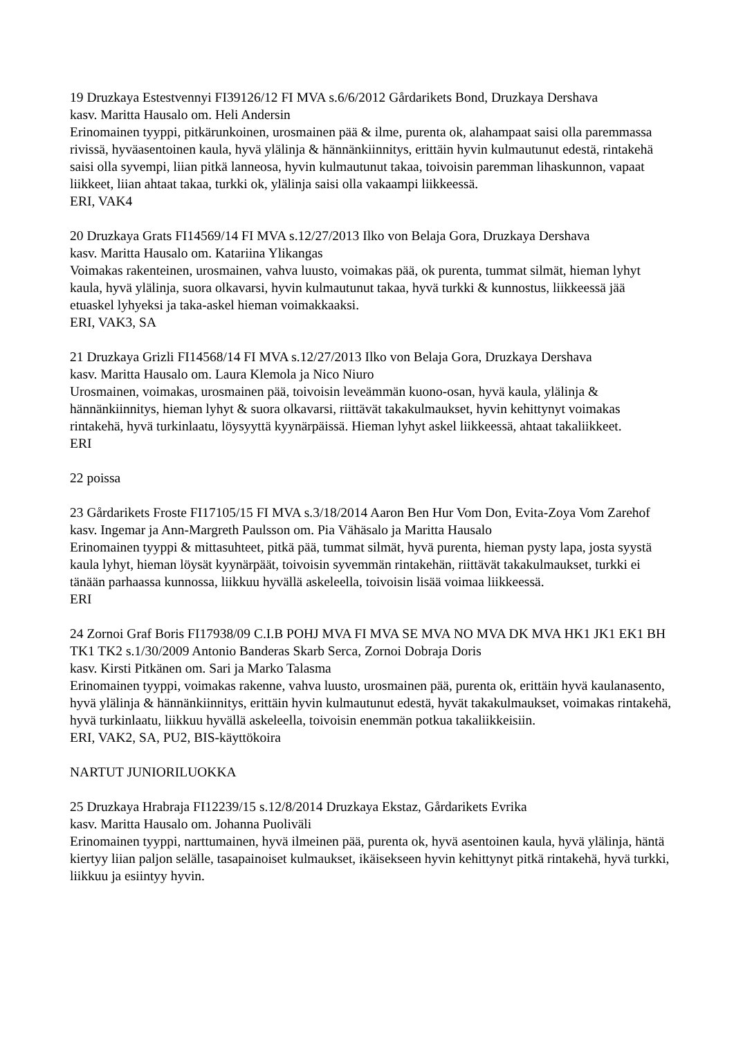19 Druzkaya Estestvennyi FI39126/12 FI MVA s.6/6/2012 Gårdarikets Bond, Druzkaya Dershava
kasv. Maritta Hausalo om. Heli Andersin
Erinomainen tyyppi, pitkärunkoinen, urosmainen pää & ilme, purenta ok, alahampaat saisi olla paremmassa rivissä, hyväasentoinen kaula, hyvä ylälinja & hännänkiinnitys, erittäin hyvin kulmautunut edestä, rintakehä saisi olla syvempi, liian pitkä lanneosa, hyvin kulmautunut takaa, toivoisin paremman lihaskunnon, vapaat liikkeet, liian ahtaat takaa, turkki ok, ylälinja saisi olla vakaampi liikkeessä.
ERI, VAK4
20 Druzkaya Grats FI14569/14 FI MVA s.12/27/2013 Ilko von Belaja Gora, Druzkaya Dershava
kasv. Maritta Hausalo om. Katariina Ylikangas
Voimakas rakenteinen, urosmainen, vahva luusto, voimakas pää, ok purenta, tummat silmät, hieman lyhyt kaula, hyvä ylälinja, suora olkavarsi, hyvin kulmautunut takaa, hyvä turkki & kunnostus, liikkeessä jää etuaskel lyhyeksi ja taka-askel hieman voimakkaaksi.
ERI, VAK3, SA
21 Druzkaya Grizli FI14568/14 FI MVA s.12/27/2013 Ilko von Belaja Gora, Druzkaya Dershava
kasv. Maritta Hausalo om. Laura Klemola ja Nico Niuro
Urosmainen, voimakas, urosmainen pää, toivoisin leveämmän kuono-osan, hyvä kaula, ylälinja & hännänkiinnitys, hieman lyhyt & suora olkavarsi, riittävät takakulmaukset, hyvin kehittynyt voimakas rintakehä, hyvä turkinlaatu, löysyyttä kyynärpäissä. Hieman lyhyt askel liikkeessä, ahtaat takaliikkeet.
ERI
22 poissa
23 Gårdarikets Froste FI17105/15 FI MVA s.3/18/2014 Aaron Ben Hur Vom Don, Evita-Zoya Vom Zarehof
kasv. Ingemar ja Ann-Margreth Paulsson om. Pia Vähäsalo ja Maritta Hausalo
Erinomainen tyyppi & mittasuhteet, pitkä pää, tummat silmät, hyvä purenta, hieman pysty lapa, josta syystä kaula lyhyt, hieman löysät kyynärpäät, toivoisin syvemmän rintakehän, riittävät takakulmaukset, turkki ei tänään parhaassa kunnossa, liikkuu hyvällä askeleella, toivoisin lisää voimaa liikkeessä.
ERI
24 Zornoi Graf Boris FI17938/09 C.I.B POHJ MVA FI MVA SE MVA NO MVA DK MVA HK1 JK1 EK1 BH TK1 TK2 s.1/30/2009 Antonio Banderas Skarb Serca, Zornoi Dobraja Doris
kasv. Kirsti Pitkänen om. Sari ja Marko Talasma
Erinomainen tyyppi, voimakas rakenne, vahva luusto, urosmainen pää, purenta ok, erittäin hyvä kaulanasento, hyvä ylälinja & hännänkiinnitys, erittäin hyvin kulmautunut edestä, hyvät takakulmaukset, voimakas rintakehä, hyvä turkinlaatu, liikkuu hyvällä askeleella, toivoisin enemmän potkua takaliikkeisiin.
ERI, VAK2, SA, PU2, BIS-käyttökoira
NARTUT JUNIORILUOKKA
25 Druzkaya Hrabraja FI12239/15 s.12/8/2014 Druzkaya Ekstaz, Gårdarikets Evrika
kasv. Maritta Hausalo om. Johanna Puoliväli
Erinomainen tyyppi, narttumainen, hyvä ilmeinen pää, purenta ok, hyvä asentoinen kaula, hyvä ylälinja, häntä kiertyy liian paljon selälle, tasapainoiset kulmaukset, ikäisekseen hyvin kehittynyt pitkä rintakehä, hyvä turkki, liikkuu ja esiintyy hyvin.